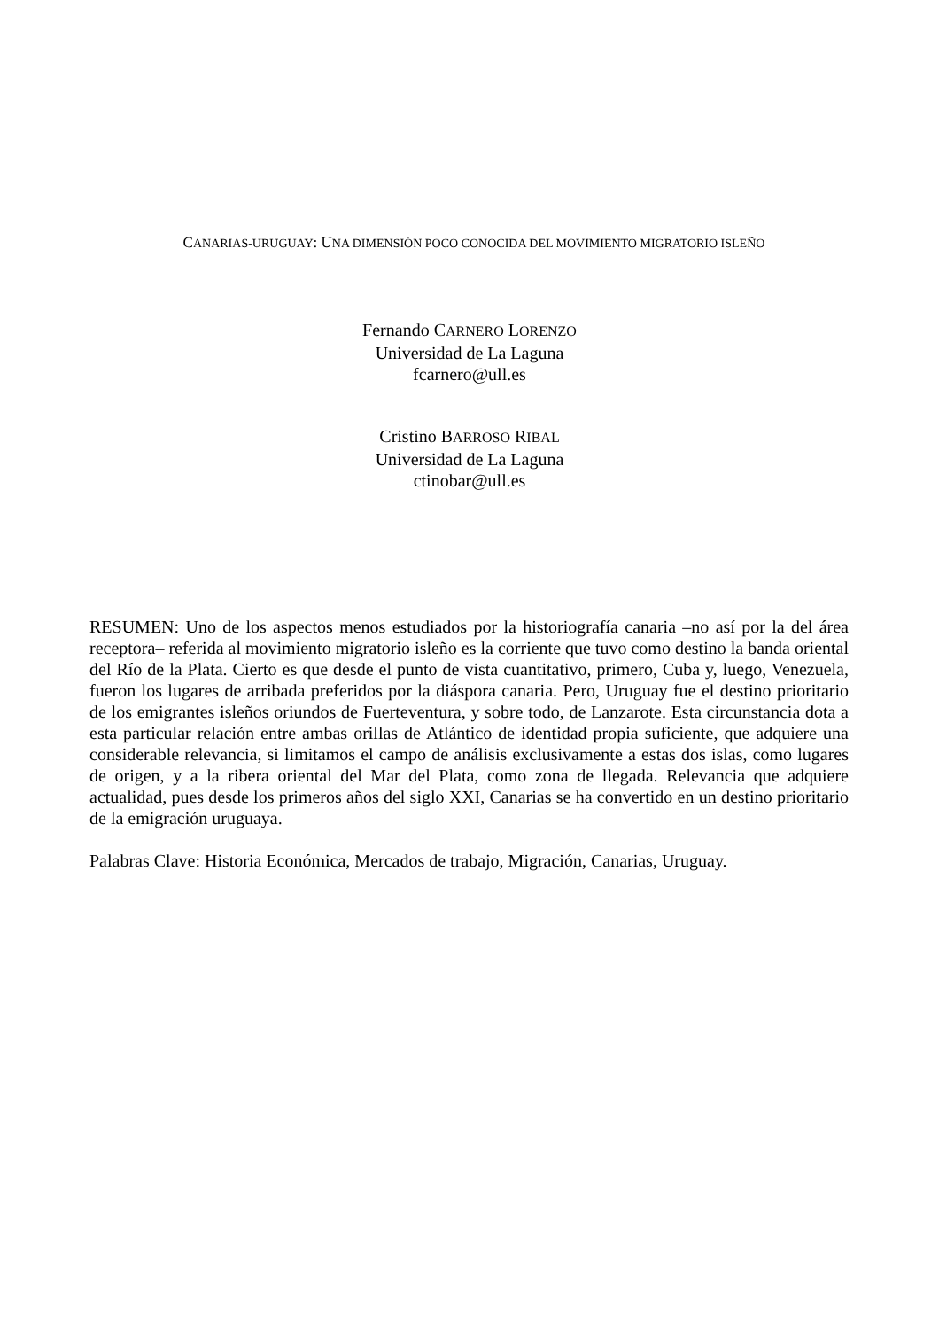CANARIAS-URUGUAY: UNA DIMENSIÓN POCO CONOCIDA DEL MOVIMIENTO MIGRATORIO ISLEÑO
Fernando CARNERO LORENZO
Universidad de La Laguna
fcarnero@ull.es
Cristino BARROSO RIBAL
Universidad de La Laguna
ctinobar@ull.es
RESUMEN: Uno de los aspectos menos estudiados por la historiografía canaria –no así por la del área receptora– referida al movimiento migratorio isleño es la corriente que tuvo como destino la banda oriental del Río de la Plata. Cierto es que desde el punto de vista cuantitativo, primero, Cuba y, luego, Venezuela, fueron los lugares de arribada preferidos por la diáspora canaria. Pero, Uruguay fue el destino prioritario de los emigrantes isleños oriundos de Fuerteventura, y sobre todo, de Lanzarote. Esta circunstancia dota a esta particular relación entre ambas orillas de Atlántico de identidad propia suficiente, que adquiere una considerable relevancia, si limitamos el campo de análisis exclusivamente a estas dos islas, como lugares de origen, y a la ribera oriental del Mar del Plata, como zona de llegada. Relevancia que adquiere actualidad, pues desde los primeros años del siglo XXI, Canarias se ha convertido en un destino prioritario de la emigración uruguaya.
Palabras Clave: Historia Económica, Mercados de trabajo, Migración, Canarias, Uruguay.